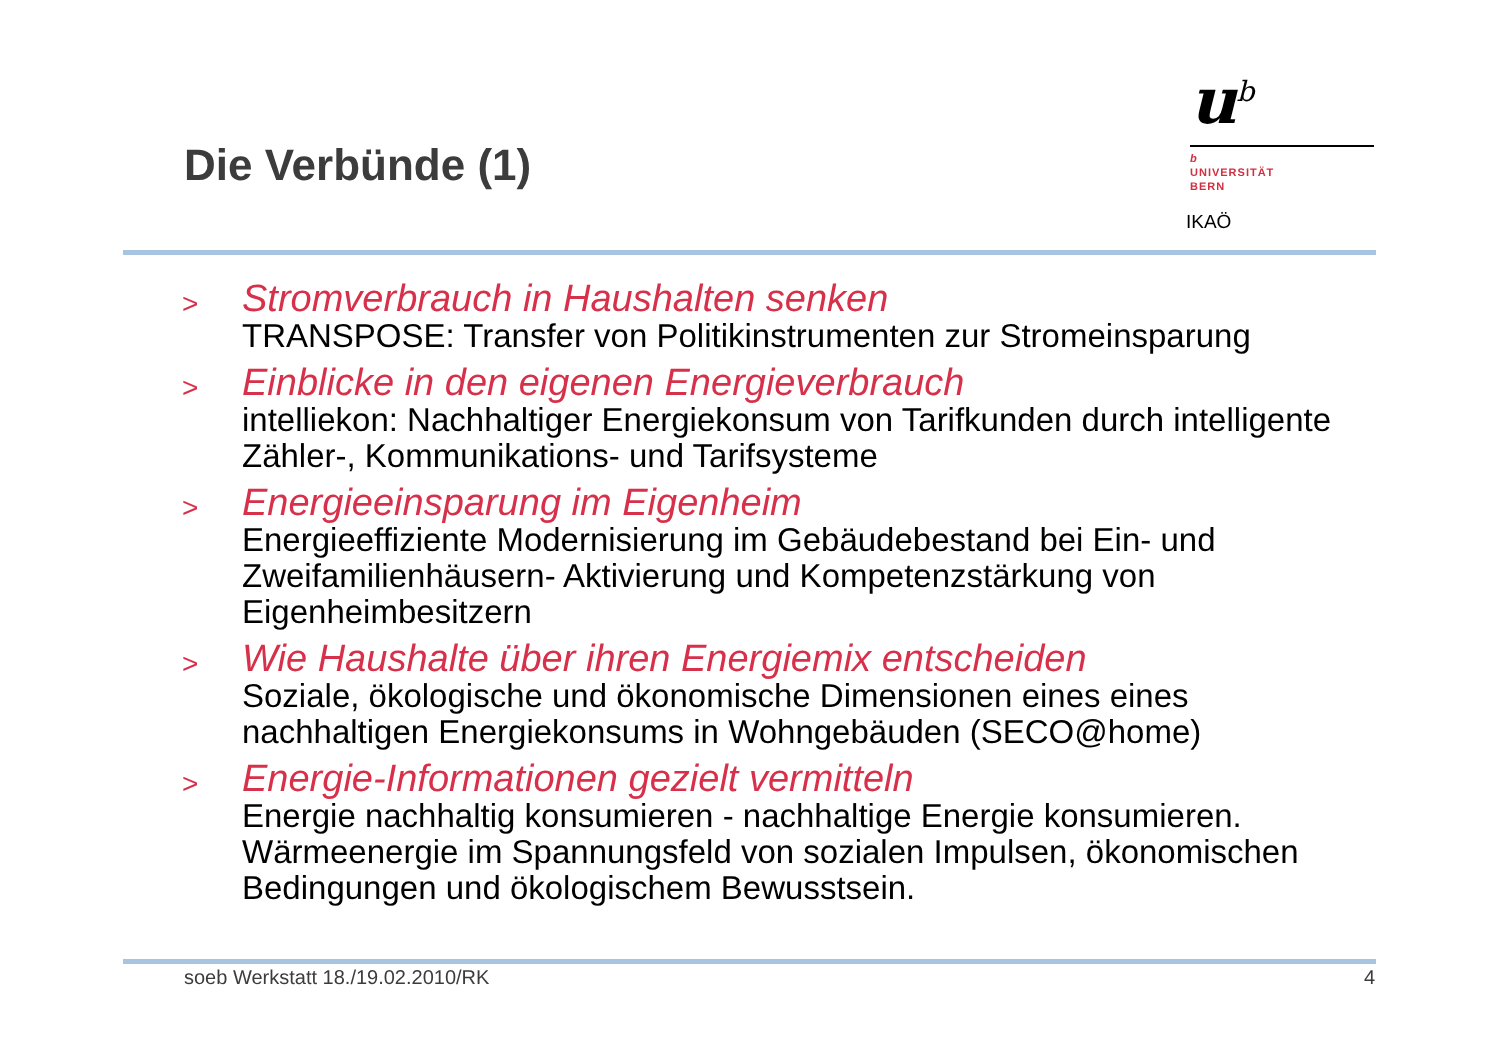Die Verbünde (1)
u<sup>b</sup>
b
UNIVERSITÄT
BERN
IKAÖ
>
Stromverbrauch in Haushalten senken
TRANSPOSE: Transfer von Politikinstrumenten zur Stromeinsparung
>
Einblicke in den eigenen Energieverbrauch
intelliekon: Nachhaltiger Energiekonsum von Tarifkunden durch intelligente Zähler-, Kommunikations- und Tarifsysteme
>
Energieeinsparung im Eigenheim
Energieeffiziente Modernisierung im Gebäudebestand bei Ein- und Zweifamilienhäusern- Aktivierung und Kompetenzstärkung von Eigenheimbesitzern
>
Wie Haushalte über ihren Energiemix entscheiden
Soziale, ökologische und ökonomische Dimensionen eines eines nachhaltigen Energiekonsums in Wohngebäuden (SECO@home)
>
Energie-Informationen gezielt vermitteln
Energie nachhaltig konsumieren - nachhaltige Energie konsumieren. Wärmeenergie im Spannungsfeld von sozialen Impulsen, ökonomischen Bedingungen und ökologischem Bewusstsein.
soeb Werkstatt 18./19.02.2010/RK 4